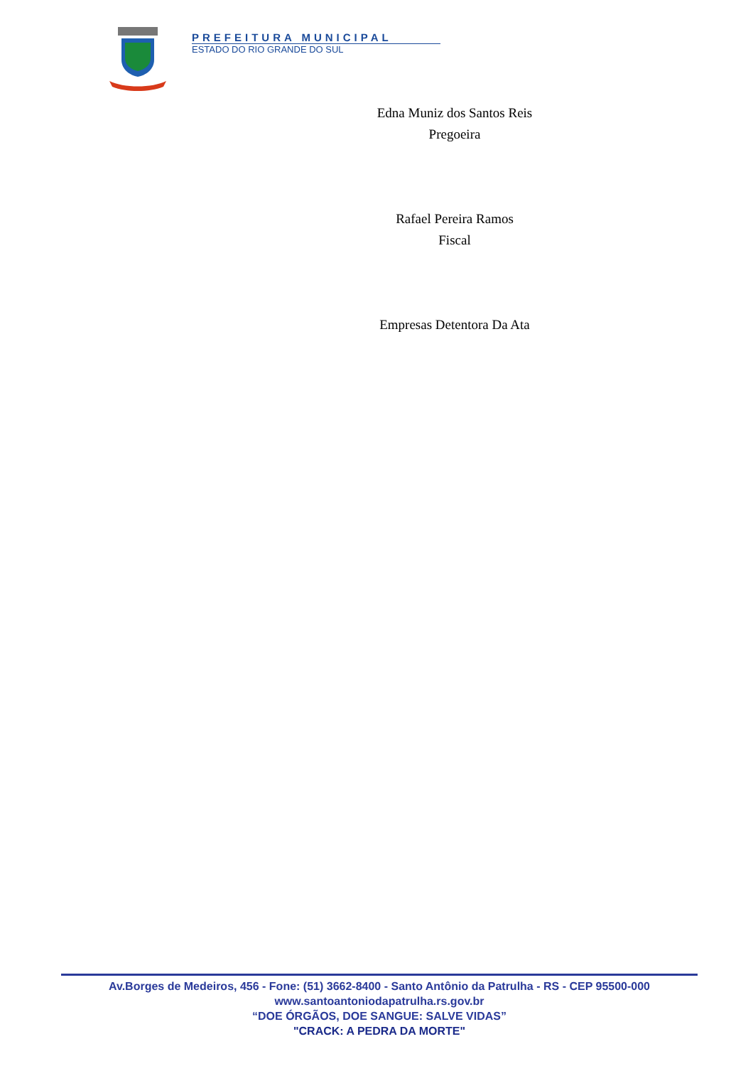PREFEITURA MUNICIPAL
ESTADO DO RIO GRANDE DO SUL
Edna Muniz dos Santos Reis
Pregoeira
Rafael Pereira Ramos
Fiscal
Empresas Detentora Da Ata
Av.Borges de Medeiros, 456 - Fone: (51) 3662-8400 - Santo Antônio da Patrulha - RS - CEP 95500-000
www.santoantoniodapatrulha.rs.gov.br
“DOE ÓRGÃOS, DOE SANGUE: SALVE VIDAS”
"CRACK: A PEDRA DA MORTE"